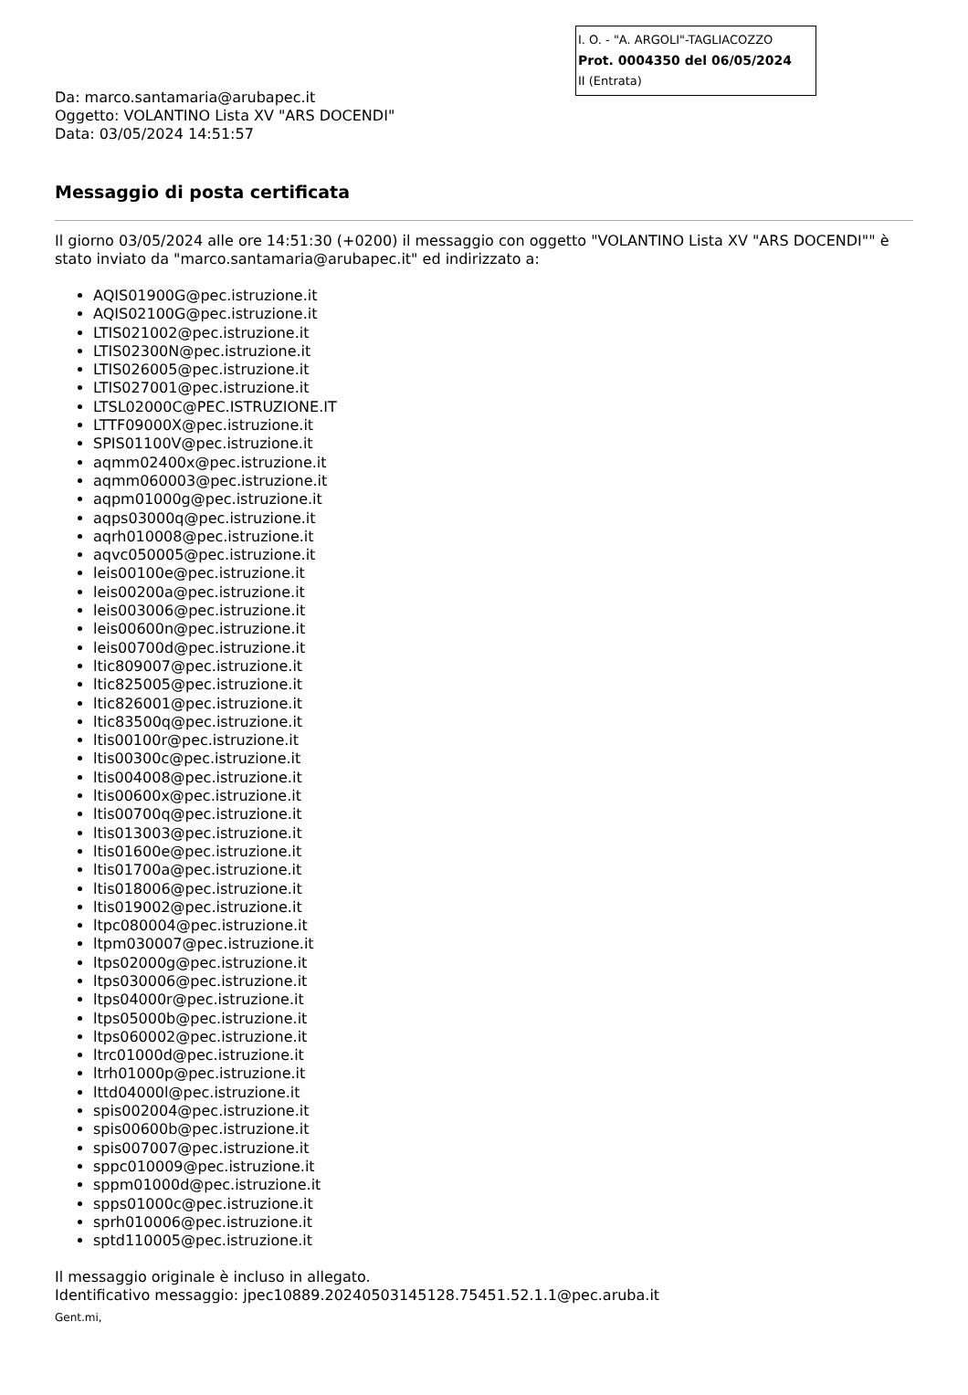I. O. - "A. ARGOLI"-TAGLIACOZZO
Prot. 0004350 del 06/05/2024
II (Entrata)
Da: marco.santamaria@arubapec.it
Oggetto: VOLANTINO Lista XV "ARS DOCENDI"
Data: 03/05/2024 14:51:57
Messaggio di posta certificata
Il giorno 03/05/2024 alle ore 14:51:30 (+0200) il messaggio con oggetto "VOLANTINO Lista XV "ARS DOCENDI"" è stato inviato da "marco.santamaria@arubapec.it" ed indirizzato a:
AQIS01900G@pec.istruzione.it
AQIS02100G@pec.istruzione.it
LTIS021002@pec.istruzione.it
LTIS02300N@pec.istruzione.it
LTIS026005@pec.istruzione.it
LTIS027001@pec.istruzione.it
LTSL02000C@PEC.ISTRUZIONE.IT
LTTF09000X@pec.istruzione.it
SPIS01100V@pec.istruzione.it
aqmm02400x@pec.istruzione.it
aqmm060003@pec.istruzione.it
aqpm01000g@pec.istruzione.it
aqps03000q@pec.istruzione.it
aqrh010008@pec.istruzione.it
aqvc050005@pec.istruzione.it
leis00100e@pec.istruzione.it
leis00200a@pec.istruzione.it
leis003006@pec.istruzione.it
leis00600n@pec.istruzione.it
leis00700d@pec.istruzione.it
ltic809007@pec.istruzione.it
ltic825005@pec.istruzione.it
ltic826001@pec.istruzione.it
ltic83500q@pec.istruzione.it
ltis00100r@pec.istruzione.it
ltis00300c@pec.istruzione.it
ltis004008@pec.istruzione.it
ltis00600x@pec.istruzione.it
ltis00700q@pec.istruzione.it
ltis013003@pec.istruzione.it
ltis01600e@pec.istruzione.it
ltis01700a@pec.istruzione.it
ltis018006@pec.istruzione.it
ltis019002@pec.istruzione.it
ltpc080004@pec.istruzione.it
ltpm030007@pec.istruzione.it
ltps02000g@pec.istruzione.it
ltps030006@pec.istruzione.it
ltps04000r@pec.istruzione.it
ltps05000b@pec.istruzione.it
ltps060002@pec.istruzione.it
ltrc01000d@pec.istruzione.it
ltrh01000p@pec.istruzione.it
lttd04000l@pec.istruzione.it
spis002004@pec.istruzione.it
spis00600b@pec.istruzione.it
spis007007@pec.istruzione.it
sppc010009@pec.istruzione.it
sppm01000d@pec.istruzione.it
spps01000c@pec.istruzione.it
sprh010006@pec.istruzione.it
sptd110005@pec.istruzione.it
Il messaggio originale è incluso in allegato.
Identificativo messaggio: jpec10889.20240503145128.75451.52.1.1@pec.aruba.it
Gent.mi,